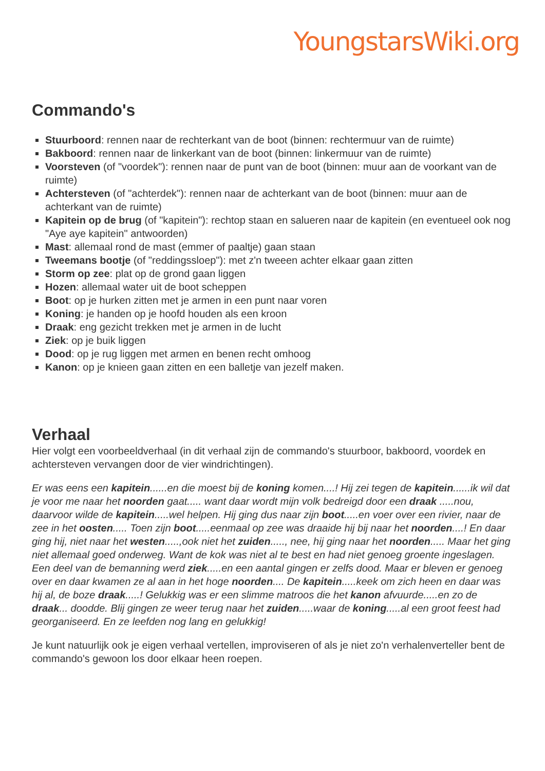YoungstarsWiki.org
Commando's
Stuurboord: rennen naar de rechterkant van de boot (binnen: rechtermuur van de ruimte)
Bakboord: rennen naar de linkerkant van de boot (binnen: linkermuur van de ruimte)
Voorsteven (of "voordek"): rennen naar de punt van de boot (binnen: muur aan de voorkant van de ruimte)
Achtersteven (of "achterdek"): rennen naar de achterkant van de boot (binnen: muur aan de achterkant van de ruimte)
Kapitein op de brug (of "kapitein"): rechtop staan en salueren naar de kapitein (en eventueel ook nog "Aye aye kapitein" antwoorden)
Mast: allemaal rond de mast (emmer of paaltje) gaan staan
Tweemans bootje (of "reddingssloep"): met z'n tweeen achter elkaar gaan zitten
Storm op zee: plat op de grond gaan liggen
Hozen: allemaal water uit de boot scheppen
Boot: op je hurken zitten met je armen in een punt naar voren
Koning: je handen op je hoofd houden als een kroon
Draak: eng gezicht trekken met je armen in de lucht
Ziek: op je buik liggen
Dood: op je rug liggen met armen en benen recht omhoog
Kanon: op je knieen gaan zitten en een balletje van jezelf maken.
Verhaal
Hier volgt een voorbeeldverhaal (in dit verhaal zijn de commando's stuurboor, bakboord, voordek en achtersteven vervangen door de vier windrichtingen).
Er was eens een kapitein......en die moest bij de koning komen....! Hij zei tegen de kapitein......ik wil dat je voor me naar het noorden gaat..... want daar wordt mijn volk bedreigd door een draak .....nou, daarvoor wilde de kapitein.....wel helpen. Hij ging dus naar zijn boot.....en voer over een rivier, naar de zee in het oosten..... Toen zijn boot.....eenmaal op zee was draaide hij bij naar het noorden....! En daar ging hij, niet naar het westen.....,ook niet het zuiden....., nee, hij ging naar het noorden..... Maar het ging niet allemaal goed onderweg. Want de kok was niet al te best en had niet genoeg groente ingeslagen. Een deel van de bemanning werd ziek.....en een aantal gingen er zelfs dood. Maar er bleven er genoeg over en daar kwamen ze al aan in het hoge noorden.... De kapitein.....keek om zich heen en daar was hij al, de boze draak.....! Gelukkig was er een slimme matroos die het kanon afvuurde.....en zo de draak... doodde. Blij gingen ze weer terug naar het zuiden.....waar de koning.....al een groot feest had georganiseerd. En ze leefden nog lang en gelukkig!
Je kunt natuurlijk ook je eigen verhaal vertellen, improviseren of als je niet zo'n verhalenverteller bent de commando's gewoon los door elkaar heen roepen.